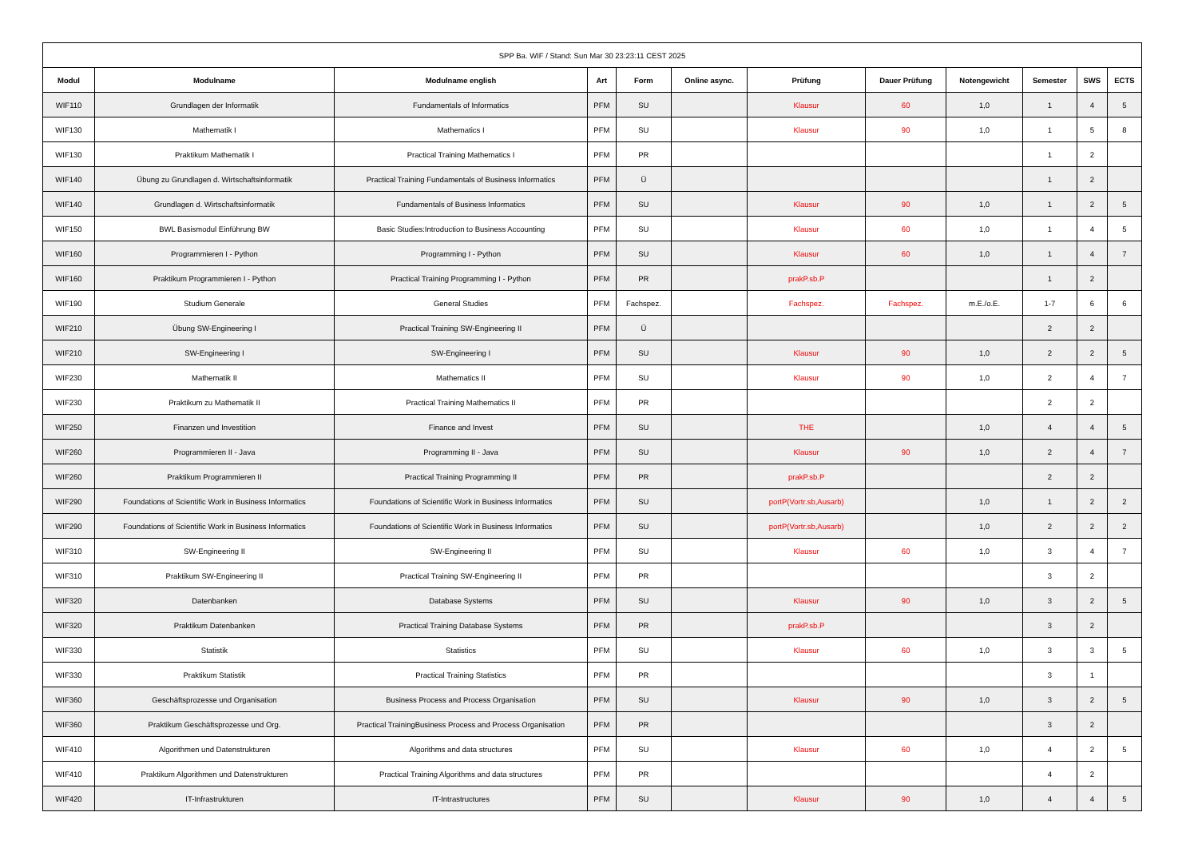| SPP Ba. WIF / Stand: Sun Mar 30 23:23:11 CEST 2025 | | | | | | | | | | | |
| Modul | Modulname | Modulname english | Art | Form | Online async. | Prüfung | Dauer Prüfung | Notengewicht | Semester | SWS | ECTS |
| WIF110 | Grundlagen der Informatik | Fundamentals of Informatics | PFM | SU | | Klausur | 60 | 1,0 | 1 | 4 | 5 |
| WIF130 | Mathematik I | Mathematics I | PFM | SU | | Klausur | 90 | 1,0 | 1 | 5 | 8 |
| WIF130 | Praktikum Mathematik I | Practical Training Mathematics I | PFM | PR | | | | | 1 | 2 | |
| WIF140 | Übung zu Grundlagen d. Wirtschaftsinformatik | Practical Training Fundamentals of Business Informatics | PFM | Ü | | | | | 1 | 2 | |
| WIF140 | Grundlagen d. Wirtschaftsinformatik | Fundamentals of Business Informatics | PFM | SU | | Klausur | 90 | 1,0 | 1 | 2 | 5 |
| WIF150 | BWL Basismodul Einführung BW | Basic Studies:Introduction to Business Accounting | PFM | SU | | Klausur | 60 | 1,0 | 1 | 4 | 5 |
| WIF160 | Programmieren I - Python | Programming I - Python | PFM | SU | | Klausur | 60 | 1,0 | 1 | 4 | 7 |
| WIF160 | Praktikum Programmieren I - Python | Practical Training Programming I - Python | PFM | PR | | prakP.sb.P | | | 1 | 2 | |
| WIF190 | Studium Generale | General Studies | PFM | Fachspez. | | Fachspez. | Fachspez. | m.E./o.E. | 1-7 | 6 | 6 |
| WIF210 | Übung SW-Engineering I | Practical Training SW-Engineering II | PFM | Ü | | | | | 2 | 2 | |
| WIF210 | SW-Engineering I | SW-Engineering I | PFM | SU | | Klausur | 90 | 1,0 | 2 | 2 | 5 |
| WIF230 | Mathematik II | Mathematics II | PFM | SU | | Klausur | 90 | 1,0 | 2 | 4 | 7 |
| WIF230 | Praktikum zu Mathematik II | Practical Training Mathematics II | PFM | PR | | | | | 2 | 2 | |
| WIF250 | Finanzen und Investition | Finance and Invest | PFM | SU | | THE | | 1,0 | 4 | 4 | 5 |
| WIF260 | Programmieren II - Java | Programming II - Java | PFM | SU | | Klausur | 90 | 1,0 | 2 | 4 | 7 |
| WIF260 | Praktikum Programmieren II | Practical Training Programming II | PFM | PR | | prakP.sb.P | | | 2 | 2 | |
| WIF290 | Foundations of Scientific Work in Business Informatics | Foundations of Scientific Work in Business Informatics | PFM | SU | | portP(Vortr.sb,Ausarb) | | 1,0 | 1 | 2 | 2 |
| WIF290 | Foundations of Scientific Work in Business Informatics | Foundations of Scientific Work in Business Informatics | PFM | SU | | portP(Vortr.sb,Ausarb) | | 1,0 | 2 | 2 | 2 |
| WIF310 | SW-Engineering II | SW-Engineering II | PFM | SU | | Klausur | 60 | 1,0 | 3 | 4 | 7 |
| WIF310 | Praktikum SW-Engineering II | Practical Training SW-Engineering II | PFM | PR | | | | | 3 | 2 | |
| WIF320 | Datenbanken | Database Systems | PFM | SU | | Klausur | 90 | 1,0 | 3 | 2 | 5 |
| WIF320 | Praktikum Datenbanken | Practical Training Database Systems | PFM | PR | | prakP.sb.P | | | 3 | 2 | |
| WIF330 | Statistik | Statistics | PFM | SU | | Klausur | 60 | 1,0 | 3 | 3 | 5 |
| WIF330 | Praktikum Statistik | Practical Training Statistics | PFM | PR | | | | | 3 | 1 | |
| WIF360 | Geschäftsprozesse und Organisation | Business Process and Process Organisation | PFM | SU | | Klausur | 90 | 1,0 | 3 | 2 | 5 |
| WIF360 | Praktikum Geschäftsprozesse und Org. | Practical TrainingBusiness Process and Process Organisation | PFM | PR | | | | | 3 | 2 | |
| WIF410 | Algorithmen und Datenstrukturen | Algorithms and data structures | PFM | SU | | Klausur | 60 | 1,0 | 4 | 2 | 5 |
| WIF410 | Praktikum Algorithmen und Datenstrukturen | Practical Training Algorithms and data structures | PFM | PR | | | | | 4 | 2 | |
| WIF420 | IT-Infrastrukturen | IT-Intrastructures | PFM | SU | | Klausur | 90 | 1,0 | 4 | 4 | 5 |